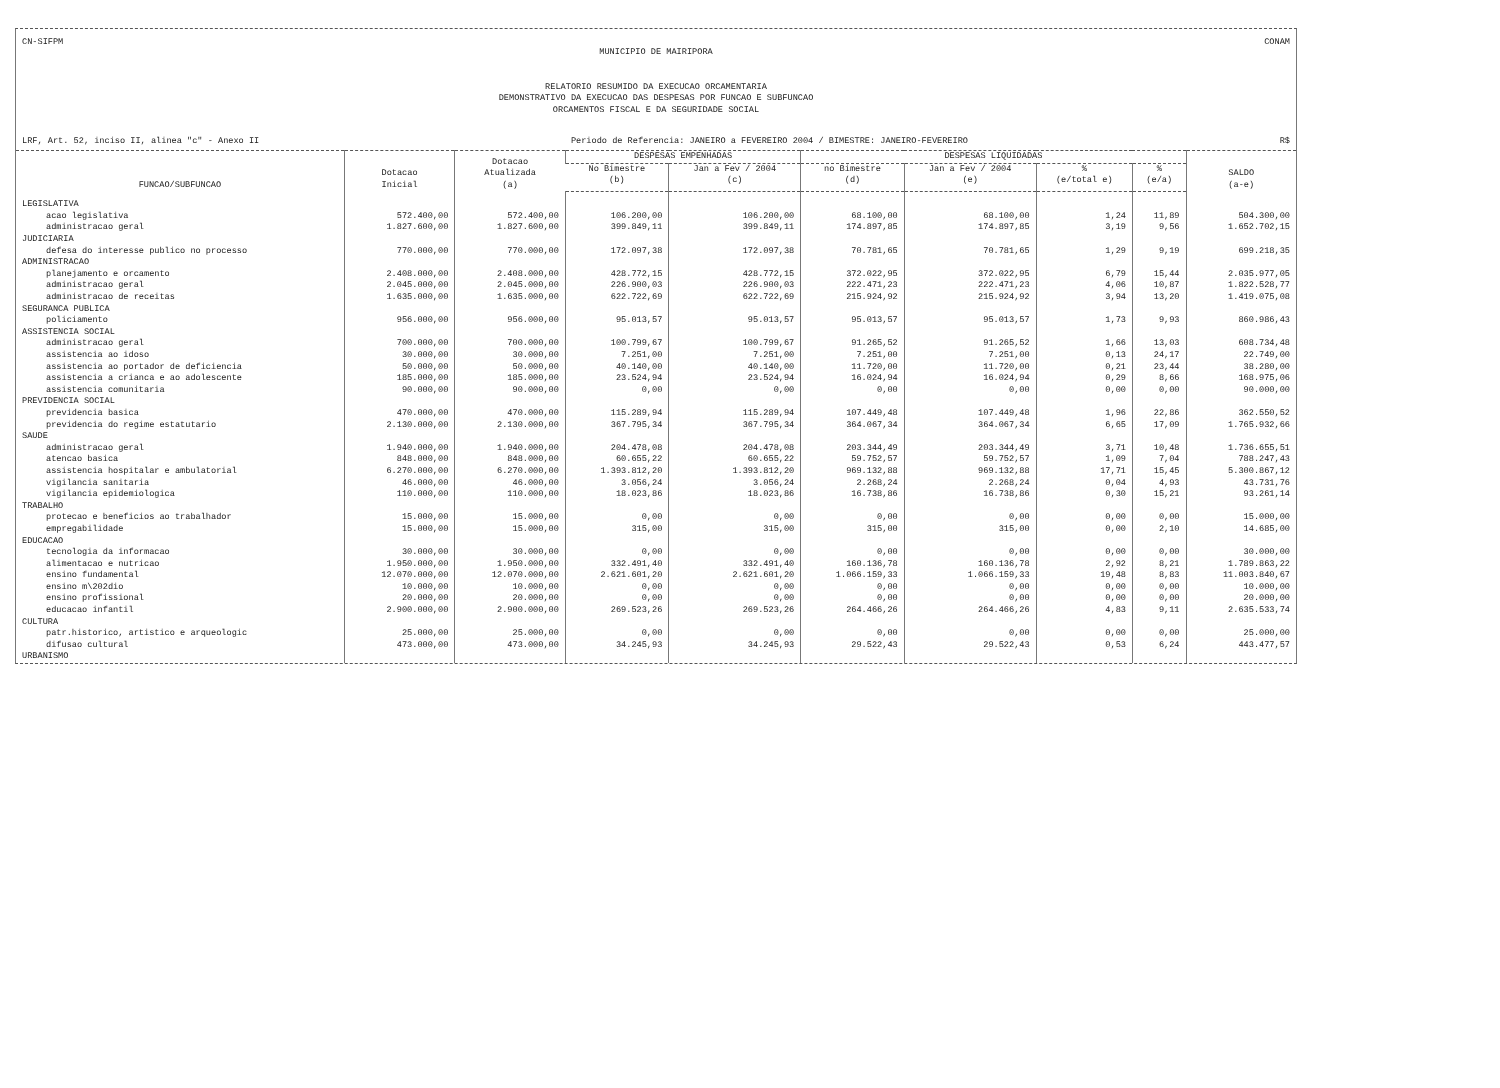CN-SIFPM CONAM
MUNICIPIO DE MAIRIPORA
RELATORIO RESUMIDO DA EXECUCAO ORCAMENTARIA
DEMONSTRATIVO DA EXECUCAO DAS DESPESAS POR FUNCAO E SUBFUNCAO
ORCAMENTOS FISCAL E DA SEGURIDADE SOCIAL
LRF, Art. 52, inciso II, alinea "c" - Anexo II Periodo de Referencia: JANEIRO a FEVEREIRO 2004 / BIMESTRE: JANEIRO-FEVEREIRO R$
| FUNCAO/SUBFUNCAO | Dotacao Inicial | Dotacao Atualizada (a) | DESPESAS EMPENHADAS | | DESPESAS LIQUIDADAS | | | | SALDO (a-e) |
| --- | --- | --- | --- | --- | --- | --- | --- | --- | --- |
| | | | No Bimestre (b) | Jan a Fev / 2004 (c) | no Bimestre (d) | Jan a Fev / 2004 (e) | % (e/total e) | % (e/a) | |
| LEGISLATIVA | | | | | | | | | |
| acao legislativa | 572.400,00 | 572.400,00 | 106.200,00 | 106.200,00 | 68.100,00 | 68.100,00 | 1,24 | 11,89 | 504.300,00 |
| administracao geral | 1.827.600,00 | 1.827.600,00 | 399.849,11 | 399.849,11 | 174.897,85 | 174.897,85 | 3,19 | 9,56 | 1.652.702,15 |
| JUDICIARIA | | | | | | | | | |
| defesa do interesse publico no processo | 770.000,00 | 770.000,00 | 172.097,38 | 172.097,38 | 70.781,65 | 70.781,65 | 1,29 | 9,19 | 699.218,35 |
| ADMINISTRACAO | | | | | | | | | |
| planejamento e orcamento | 2.408.000,00 | 2.408.000,00 | 428.772,15 | 428.772,15 | 372.022,95 | 372.022,95 | 6,79 | 15,44 | 2.035.977,05 |
| administracao geral | 2.045.000,00 | 2.045.000,00 | 226.900,03 | 226.900,03 | 222.471,23 | 222.471,23 | 4,06 | 10,87 | 1.822.528,77 |
| administracao de receitas | 1.635.000,00 | 1.635.000,00 | 622.722,69 | 622.722,69 | 215.924,92 | 215.924,92 | 3,94 | 13,20 | 1.419.075,08 |
| SEGURANCA PUBLICA | | | | | | | | | |
| policiamento | 956.000,00 | 956.000,00 | 95.013,57 | 95.013,57 | 95.013,57 | 95.013,57 | 1,73 | 9,93 | 860.986,43 |
| ASSISTENCIA SOCIAL | | | | | | | | | |
| administracao geral | 700.000,00 | 700.000,00 | 100.799,67 | 100.799,67 | 91.265,52 | 91.265,52 | 1,66 | 13,03 | 608.734,48 |
| assistencia ao idoso | 30.000,00 | 30.000,00 | 7.251,00 | 7.251,00 | 7.251,00 | 7.251,00 | 0,13 | 24,17 | 22.749,00 |
| assistencia ao portador de deficiencia | 50.000,00 | 50.000,00 | 40.140,00 | 40.140,00 | 11.720,00 | 11.720,00 | 0,21 | 23,44 | 38.280,00 |
| assistencia a crianca e ao adolescente | 185.000,00 | 185.000,00 | 23.524,94 | 23.524,94 | 16.024,94 | 16.024,94 | 0,29 | 8,66 | 168.975,06 |
| assistencia comunitaria | 90.000,00 | 90.000,00 | 0,00 | 0,00 | 0,00 | 0,00 | 0,00 | 0,00 | 90.000,00 |
| PREVIDENCIA SOCIAL | | | | | | | | | |
| previdencia basica | 470.000,00 | 470.000,00 | 115.289,94 | 115.289,94 | 107.449,48 | 107.449,48 | 1,96 | 22,86 | 362.550,52 |
| previdencia do regime estatutario | 2.130.000,00 | 2.130.000,00 | 367.795,34 | 367.795,34 | 364.067,34 | 364.067,34 | 6,65 | 17,09 | 1.765.932,66 |
| SAUDE | | | | | | | | | |
| administracao geral | 1.940.000,00 | 1.940.000,00 | 204.478,08 | 204.478,08 | 203.344,49 | 203.344,49 | 3,71 | 10,48 | 1.736.655,51 |
| atencao basica | 848.000,00 | 848.000,00 | 60.655,22 | 60.655,22 | 59.752,57 | 59.752,57 | 1,09 | 7,04 | 788.247,43 |
| assistencia hospitalar e ambulatorial | 6.270.000,00 | 6.270.000,00 | 1.393.812,20 | 1.393.812,20 | 969.132,88 | 969.132,88 | 17,71 | 15,45 | 5.300.867,12 |
| vigilancia sanitaria | 46.000,00 | 46.000,00 | 3.056,24 | 3.056,24 | 2.268,24 | 2.268,24 | 0,04 | 4,93 | 43.731,76 |
| vigilancia epidemiologica | 110.000,00 | 110.000,00 | 18.023,86 | 18.023,86 | 16.738,86 | 16.738,86 | 0,30 | 15,21 | 93.261,14 |
| TRABALHO | | | | | | | | | |
| protecao e beneficios ao trabalhador | 15.000,00 | 15.000,00 | 0,00 | 0,00 | 0,00 | 0,00 | 0,00 | 0,00 | 15.000,00 |
| empregabilidade | 15.000,00 | 15.000,00 | 315,00 | 315,00 | 315,00 | 315,00 | 0,00 | 2,10 | 14.685,00 |
| EDUCACAO | | | | | | | | | |
| tecnologia da informacao | 30.000,00 | 30.000,00 | 0,00 | 0,00 | 0,00 | 0,00 | 0,00 | 0,00 | 30.000,00 |
| alimentacao e nutricao | 1.950.000,00 | 1.950.000,00 | 332.491,40 | 332.491,40 | 160.136,78 | 160.136,78 | 2,92 | 8,21 | 1.789.863,22 |
| ensino fundamental | 12.070.000,00 | 12.070.000,00 | 2.621.601,20 | 2.621.601,20 | 1.066.159,33 | 1.066.159,33 | 19,48 | 8,83 | 11.003.840,67 |
| ensino m\202dio | 10.000,00 | 10.000,00 | 0,00 | 0,00 | 0,00 | 0,00 | 0,00 | 0,00 | 10.000,00 |
| ensino profissional | 20.000,00 | 20.000,00 | 0,00 | 0,00 | 0,00 | 0,00 | 0,00 | 0,00 | 20.000,00 |
| educacao infantil | 2.900.000,00 | 2.900.000,00 | 269.523,26 | 269.523,26 | 264.466,26 | 264.466,26 | 4,83 | 9,11 | 2.635.533,74 |
| CULTURA | | | | | | | | | |
| patr.historico, artistico e arqueologic | 25.000,00 | 25.000,00 | 0,00 | 0,00 | 0,00 | 0,00 | 0,00 | 0,00 | 25.000,00 |
| difusao cultural | 473.000,00 | 473.000,00 | 34.245,93 | 34.245,93 | 29.522,43 | 29.522,43 | 0,53 | 6,24 | 443.477,57 |
| URBANISMO | | | | | | | | | |